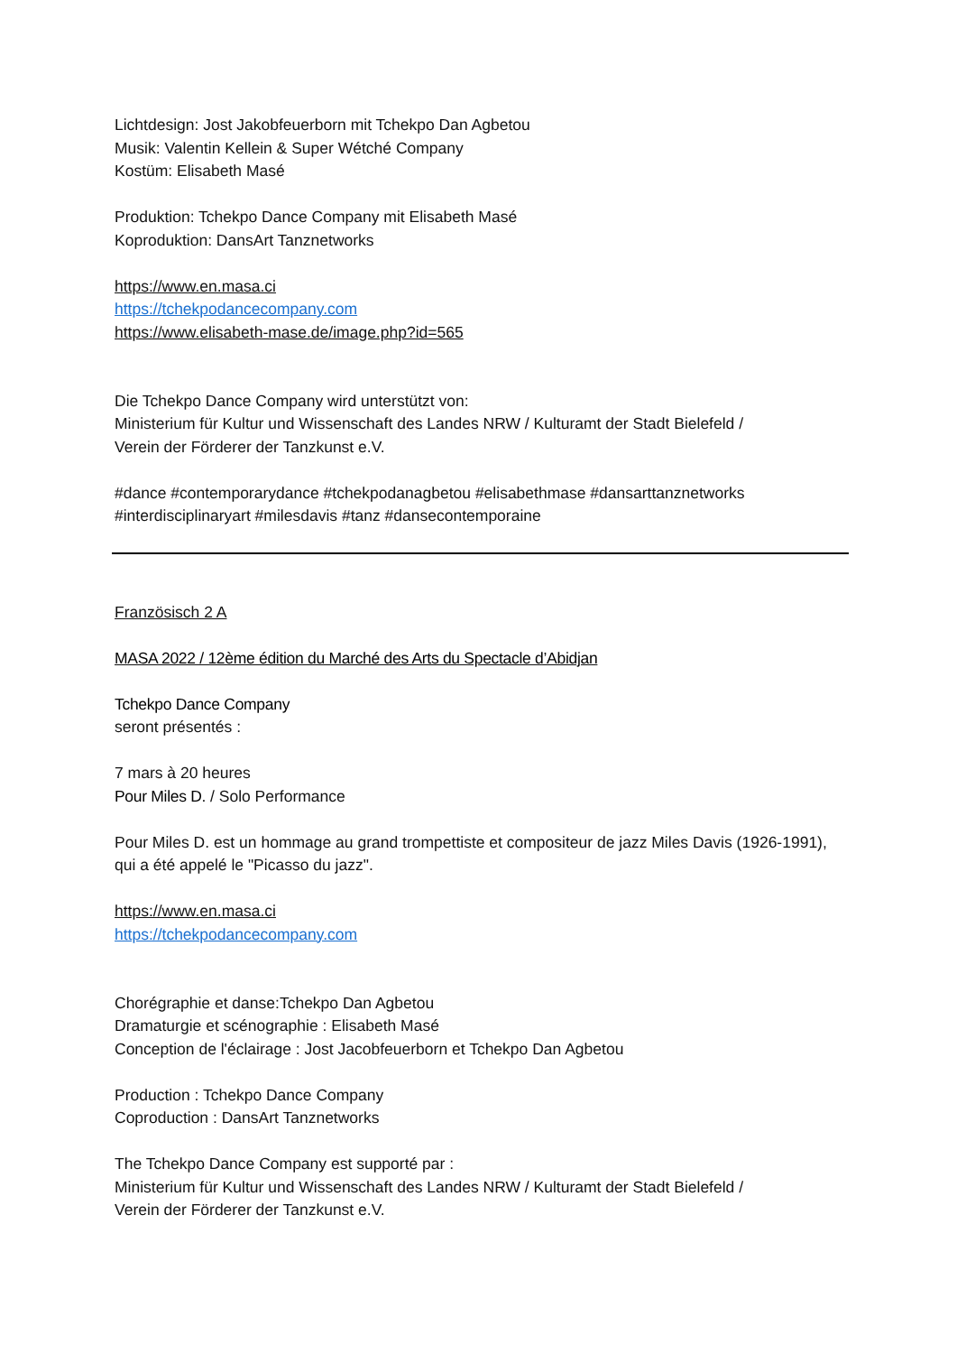Lichtdesign: Jost Jakobfeuerborn mit Tchekpo Dan Agbetou
Musik: Valentin Kellein & Super Wétché Company
Kostüm: Elisabeth Masé
Produktion: Tchekpo Dance Company mit Elisabeth Masé
Koproduktion: DansArt Tanznetworks
https://www.en.masa.ci
https://tchekpodancecompany.com
https://www.elisabeth-mase.de/image.php?id=565
Die Tchekpo Dance Company wird unterstützt von:
Ministerium für Kultur und Wissenschaft des Landes NRW / Kulturamt der Stadt Bielefeld /
Verein der Förderer der Tanzkunst e.V.
#dance #contemporarydance #tchekpodanagbetou #elisabethmase #dansarttanznetworks
#interdisciplinaryart #milesdavis #tanz #dansecontemporaine
Französisch 2 A
MASA 2022 / 12ème édition du Marché des Arts du Spectacle d’Abidjan
Tchekpo Dance Company
seront présentés :
7 mars à 20 heures
Pour Miles D. / Solo Performance
Pour Miles D. est un hommage au grand trompettiste et compositeur de jazz Miles Davis (1926-1991), qui a été appelé le "Picasso du jazz".
https://www.en.masa.ci
https://tchekpodancecompany.com
Chorégraphie et danse:Tchekpo Dan Agbetou
Dramaturgie et scénographie : Elisabeth Masé
Conception de l'éclairage : Jost Jacobfeuerborn et Tchekpo Dan Agbetou
Production : Tchekpo Dance Company
Coproduction : DansArt Tanznetworks
The Tchekpo Dance Company est supporté par :
Ministerium für Kultur und Wissenschaft des Landes NRW / Kulturamt der Stadt Bielefeld /
Verein der Förderer der Tanzkunst e.V.